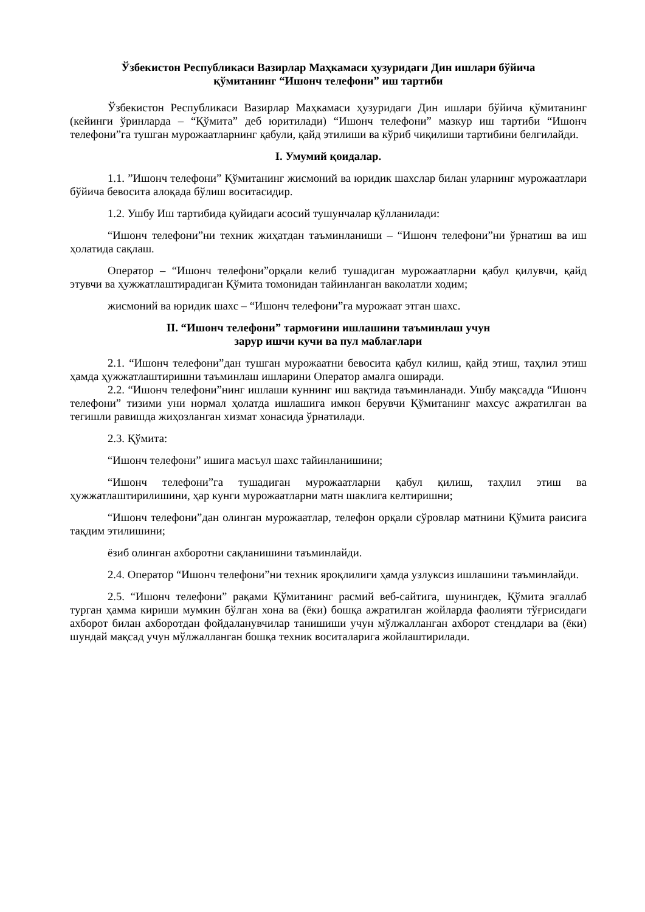Ўзбекистон Республикаси Вазирлар Маҳкамаси ҳузуридаги Дин ишлари бўйича
қўмитанинг “Ишонч телефони” иш тартиби
Ўзбекистон Республикаси Вазирлар Маҳкамаси ҳузуридаги Дин ишлари бўйича қўмитанинг (кейинги ўринларда – “Қўмита” деб юритилади) “Ишонч телефони” мазкур иш тартиби “Ишонч телефони”га тушган мурожаатларнинг қабули, қайд этилиши ва кўриб чиқилиши тартибини белгилайди.
I. Умумий қоидалар.
1.1. ”Ишонч телефони” Қўмитанинг жисмоний ва юридик шахслар билан уларнинг мурожаатлари бўйича бевосита алоқада бўлиш воситасидир.
1.2. Ушбу Иш тартибида қуйидаги асосий тушунчалар қўлланилади:
“Ишонч телефони”ни техник жиҳатдан таъминланиши – “Ишонч телефони”ни ўрнатиш ва иш ҳолатида сақлаш.
Оператор – “Ишонч телефони”орқали келиб тушадиган мурожаатларни қабул қилувчи, қайд этувчи ва ҳужжатлаштирадиган Қўмита томонидан тайинланган ваколатли ходим;
жисмоний ва юридик шахс – “Ишонч телефони”га мурожаат этган шахс.
II. “Ишонч телефони” тармоғини ишлашини таъминлаш учун
зарур ишчи кучи ва пул маблағлари
2.1. “Ишонч телефони”дан тушган мурожаатни бевосита қабул килиш, қайд этиш, таҳлил этиш ҳамда ҳужжатлаштиришни таъминлаш ишларини Оператор амалга оширади.
2.2. “Ишонч телефони”нинг ишлаши куннинг иш вақтида таъминланади. Ушбу мақсадда “Ишонч телефони” тизими уни нормал ҳолатда ишлашига имкон берувчи Қўмитанинг махсус ажратилган ва тегишли равишда жиҳозланган хизмат хонасида ўрнатилади.
2.3. Қўмита:
“Ишонч телефони” ишига масъул шахс тайинланишини;
“Ишонч телефони”га тушадиган мурожаатларни қабул қилиш, таҳлил этиш ва ҳужжатлаштирилишини, ҳар кунги мурожаатларни матн шаклига келтиришни;
“Ишонч телефони”дан олинган мурожаатлар, телефон орқали сўровлар матнини Қўмита раисига тақдим этилишини;
ёзиб олинган ахборотни сақланишини таъминлайди.
2.4. Оператор “Ишонч телефони”ни техник яроқлилиги ҳамда узлуксиз ишлашини таъминлайди.
2.5. “Ишонч телефони” рақами Қўмитанинг расмий веб-сайтига, шунингдек, Қўмита эгаллаб турган ҳамма кириши мумкин бўлган хона ва (ёки) бошқа ажратилган жойларда фаолияти тўғрисидаги ахборот билан ахборотдан фойдаланувчилар танишиши учун мўлжалланган ахборот стендлари ва (ёки) шундай мақсад учун мўлжалланган бошқа техник воситаларига жойлаштирилади.